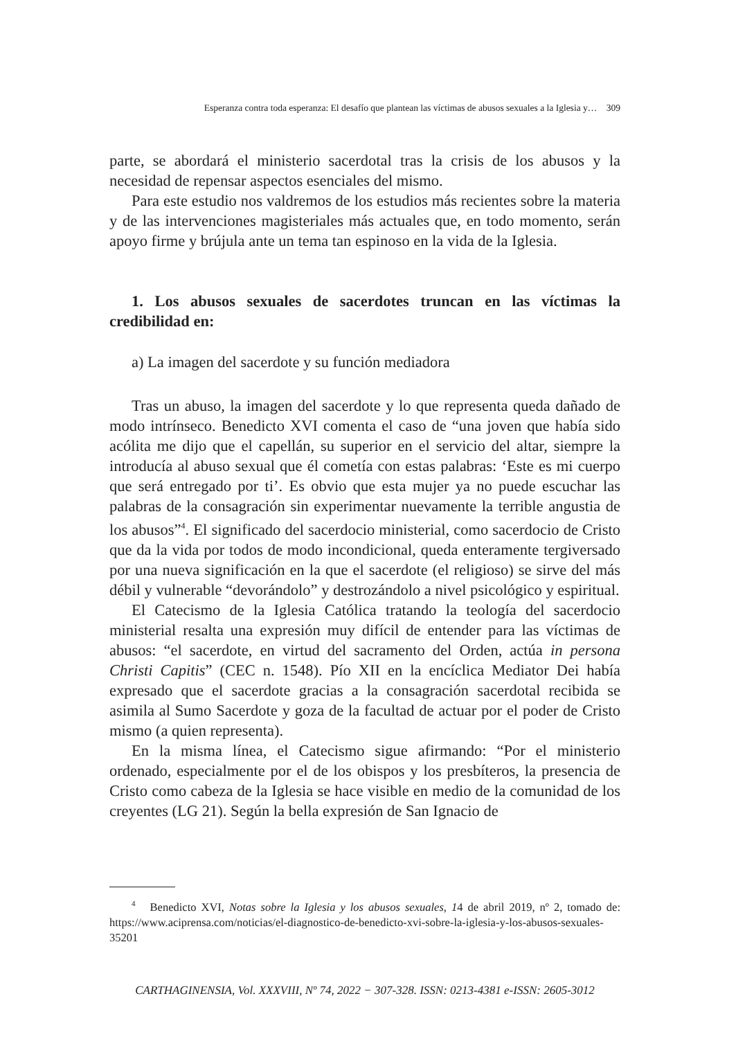Esperanza contra toda esperanza: El desafío que plantean las víctimas de abusos sexuales a la Iglesia y… 309
parte, se abordará el ministerio sacerdotal tras la crisis de los abusos y la necesidad de repensar aspectos esenciales del mismo.
Para este estudio nos valdremos de los estudios más recientes sobre la materia y de las intervenciones magisteriales más actuales que, en todo momento, serán apoyo firme y brújula ante un tema tan espinoso en la vida de la Iglesia.
1. Los abusos sexuales de sacerdotes truncan en las víctimas la credibilidad en:
a) La imagen del sacerdote y su función mediadora
Tras un abuso, la imagen del sacerdote y lo que representa queda dañado de modo intrínseco. Benedicto XVI comenta el caso de “una joven que había sido acólita me dijo que el capellán, su superior en el servicio del altar, siempre la introducía al abuso sexual que él cometía con estas palabras: ‘Este es mi cuerpo que será entregado por ti’. Es obvio que esta mujer ya no puede escuchar las palabras de la consagración sin experimentar nuevamente la terrible angustia de los abusos”<sup>4</sup>. El significado del sacerdocio ministerial, como sacerdocio de Cristo que da la vida por todos de modo incondicional, queda enteramente tergiversado por una nueva significación en la que el sacerdote (el religioso) se sirve del más débil y vulnerable “devorándolo” y destrozándolo a nivel psicológico y espiritual.
El Catecismo de la Iglesia Católica tratando la teología del sacerdocio ministerial resalta una expresión muy difícil de entender para las víctimas de abusos: “el sacerdote, en virtud del sacramento del Orden, actúa in persona Christi Capitis” (CEC n. 1548). Pío XII en la encíclica Mediator Dei había expresado que el sacerdote gracias a la consagración sacerdotal recibida se asimila al Sumo Sacerdote y goza de la facultad de actuar por el poder de Cristo mismo (a quien representa).
En la misma línea, el Catecismo sigue afirmando: “Por el ministerio ordenado, especialmente por el de los obispos y los presbíteros, la presencia de Cristo como cabeza de la Iglesia se hace visible en medio de la comunidad de los creyentes (LG 21). Según la bella expresión de San Ignacio de
<sup>4</sup> Benedicto XVI, Notas sobre la Iglesia y los abusos sexuales, 14 de abril 2019, nº 2, tomado de: https://www.aciprensa.com/noticias/el-diagnostico-de-benedicto-xvi-sobre-la-iglesia-y-los-abusos-sexuales-35201
CARTHAGINENSIA, Vol. XXXVIII, Nº 74, 2022 − 307-328. ISSN: 0213-4381 e-ISSN: 2605-3012